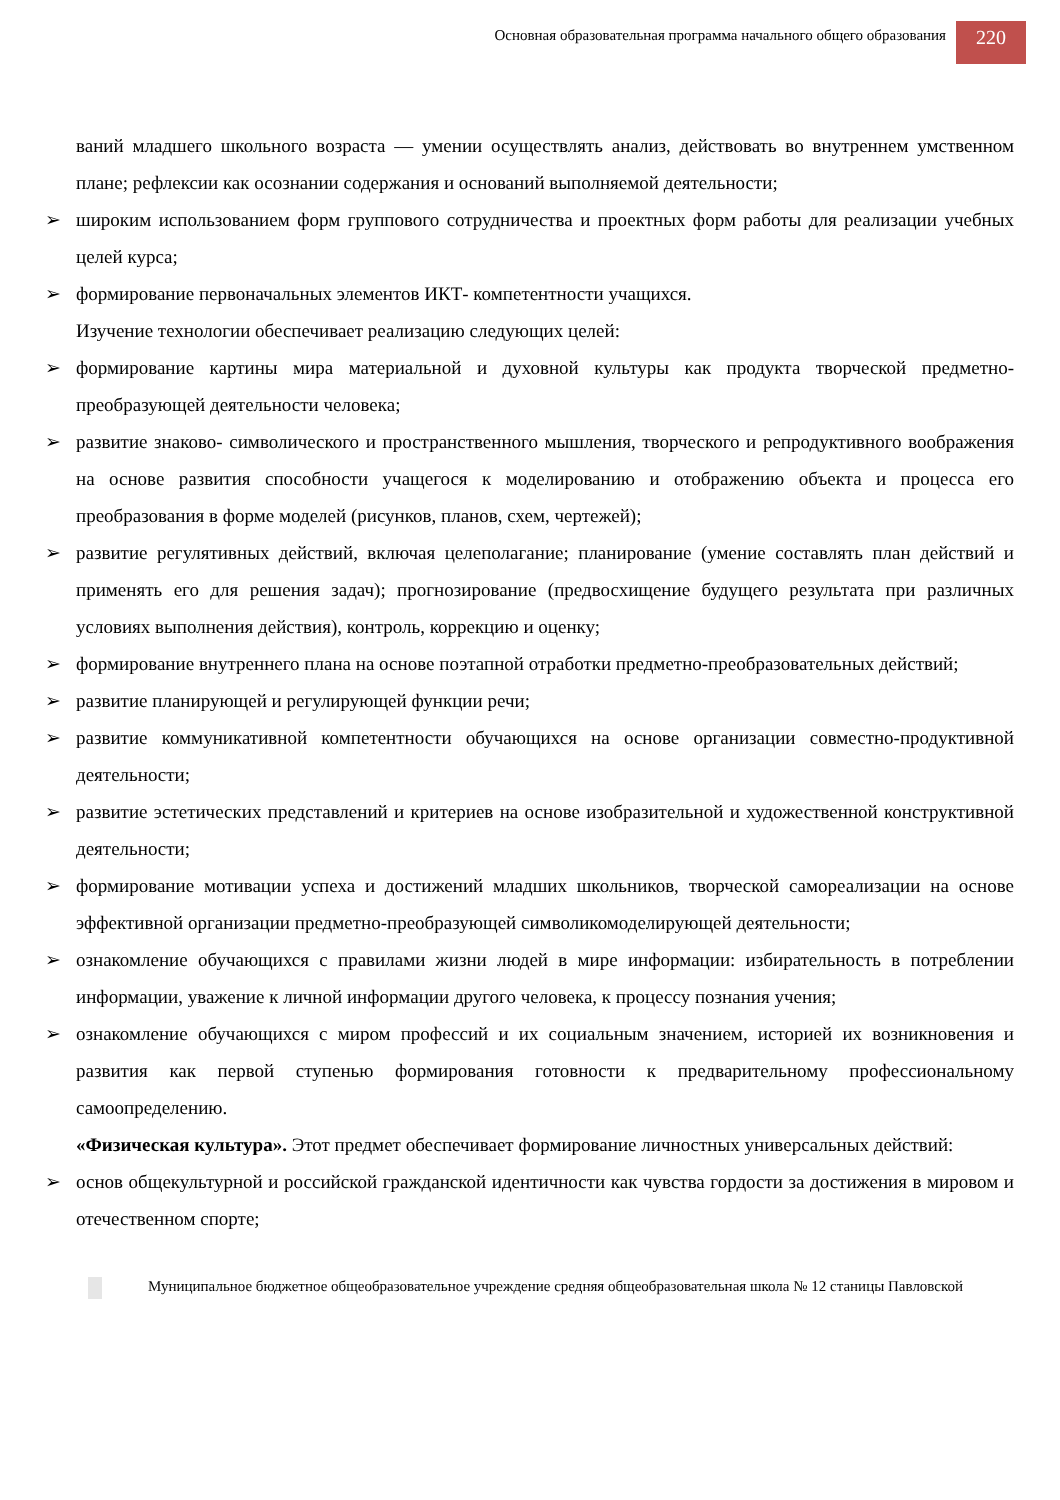Основная образовательная программа начального общего образования
220
ваний младшего школьного возраста — умении осуществлять анализ, действовать во внутреннем умственном плане; рефлексии как осознании содержания и оснований выполняемой деятельности;
➢ широким использованием форм группового сотрудничества и проектных форм работы для реализации учебных целей курса;
➢ формирование первоначальных элементов ИКТ- компетентности учащихся.
Изучение технологии обеспечивает реализацию следующих целей:
➢ формирование картины мира материальной и духовной культуры как продукта творческой предметно-преобразующей деятельности человека;
➢ развитие знаково- символического и пространственного мышления, творческого и репродуктивного воображения на основе развития способности учащегося к моделированию и отображению объекта и процесса его преобразования в форме моделей (рисунков, планов, схем, чертежей);
➢ развитие регулятивных действий, включая целеполагание; планирование (умение составлять план действий и применять его для решения задач); прогнозирование (предвосхищение будущего результата при различных условиях выполнения действия), контроль, коррекцию и оценку;
➢ формирование внутреннего плана на основе поэтапной отработки предметно-преобразовательных действий;
➢ развитие планирующей и регулирующей функции речи;
➢ развитие коммуникативной компетентности обучающихся на основе организации совместно-продуктивной деятельности;
➢ развитие эстетических представлений и критериев на основе изобразительной и художественной конструктивной деятельности;
➢ формирование мотивации успеха и достижений младших школьников, творческой самореализации на основе эффективной организации предметно-преобразующей символикомоделирующей деятельности;
➢ ознакомление обучающихся с правилами жизни людей в мире информации: избирательность в потреблении информации, уважение к личной информации другого человека, к процессу познания учения;
➢ ознакомление обучающихся с миром профессий и их социальным значением, историей их возникновения и развития как первой ступенью формирования готовности к предварительному профессиональному самоопределению.
«Физическая культура». Этот предмет обеспечивает формирование личностных универсальных действий:
➢ основ общекультурной и российской гражданской идентичности как чувства гордости за достижения в мировом и отечественном спорте;
Муниципальное бюджетное общеобразовательное учреждение средняя общеобразовательная школа № 12 станицы Павловской